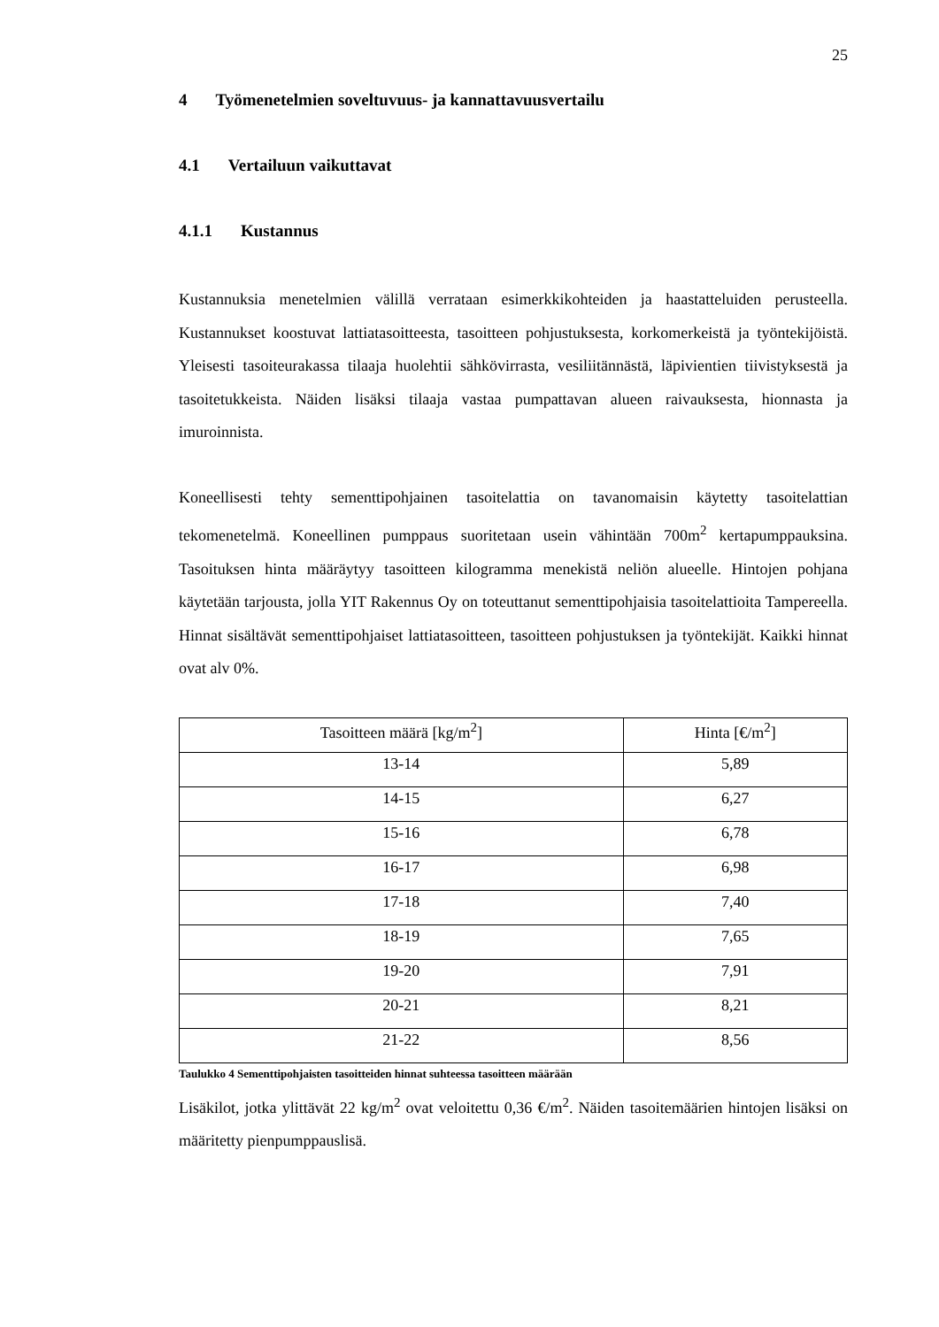25
4 Työmenetelmien soveltuvuus- ja kannattavuusvertailu
4.1 Vertailuun vaikuttavat
4.1.1 Kustannus
Kustannuksia menetelmien välillä verrataan esimerkkikohteiden ja haastatteluiden perusteella. Kustannukset koostuvat lattiatasoitteesta, tasoitteen pohjustuksesta, korkomerkeistä ja työntekijöistä. Yleisesti tasoiteurakassa tilaaja huolehtii sähkövirrasta, vesiliitännästä, läpivientien tiivistyksestä ja tasoitetukkeista. Näiden lisäksi tilaaja vastaa pumpattavan alueen raivauksesta, hionnasta ja imuroinnista.
Koneellisesti tehty sementtipohjainen tasoitelattia on tavanomaisin käytetty tasoitelattian tekomenetelmä. Koneellinen pumppaus suoritetaan usein vähintään 700m<sup>2</sup> kertapumppauksina. Tasoituksen hinta määräytyy tasoitteen kilogramma menekistä neliön alueelle. Hintojen pohjana käytetään tarjousta, jolla YIT Rakennus Oy on toteuttanut sementtipohjaisia tasoitelattioita Tampereella. Hinnat sisältävät sementtipohjaiset lattiatasoitteen, tasoitteen pohjustuksen ja työntekijät. Kaikki hinnat ovat alv 0%.
| Tasoitteen määrä [kg/m<sup>2</sup>] | Hinta [€/m<sup>2</sup>] |
| --- | --- |
| 13-14 | 5,89 |
| 14-15 | 6,27 |
| 15-16 | 6,78 |
| 16-17 | 6,98 |
| 17-18 | 7,40 |
| 18-19 | 7,65 |
| 19-20 | 7,91 |
| 20-21 | 8,21 |
| 21-22 | 8,56 |
Taulukko 4 Sementtipohjaisten tasoitteiden hinnat suhteessa tasoitteen määrään
Lisäkilot, jotka ylittävät 22 kg/m<sup>2</sup> ovat veloitettu 0,36 €/m<sup>2</sup>. Näiden tasoitemäärien hintojen lisäksi on määritetty pienpumppauslisä.